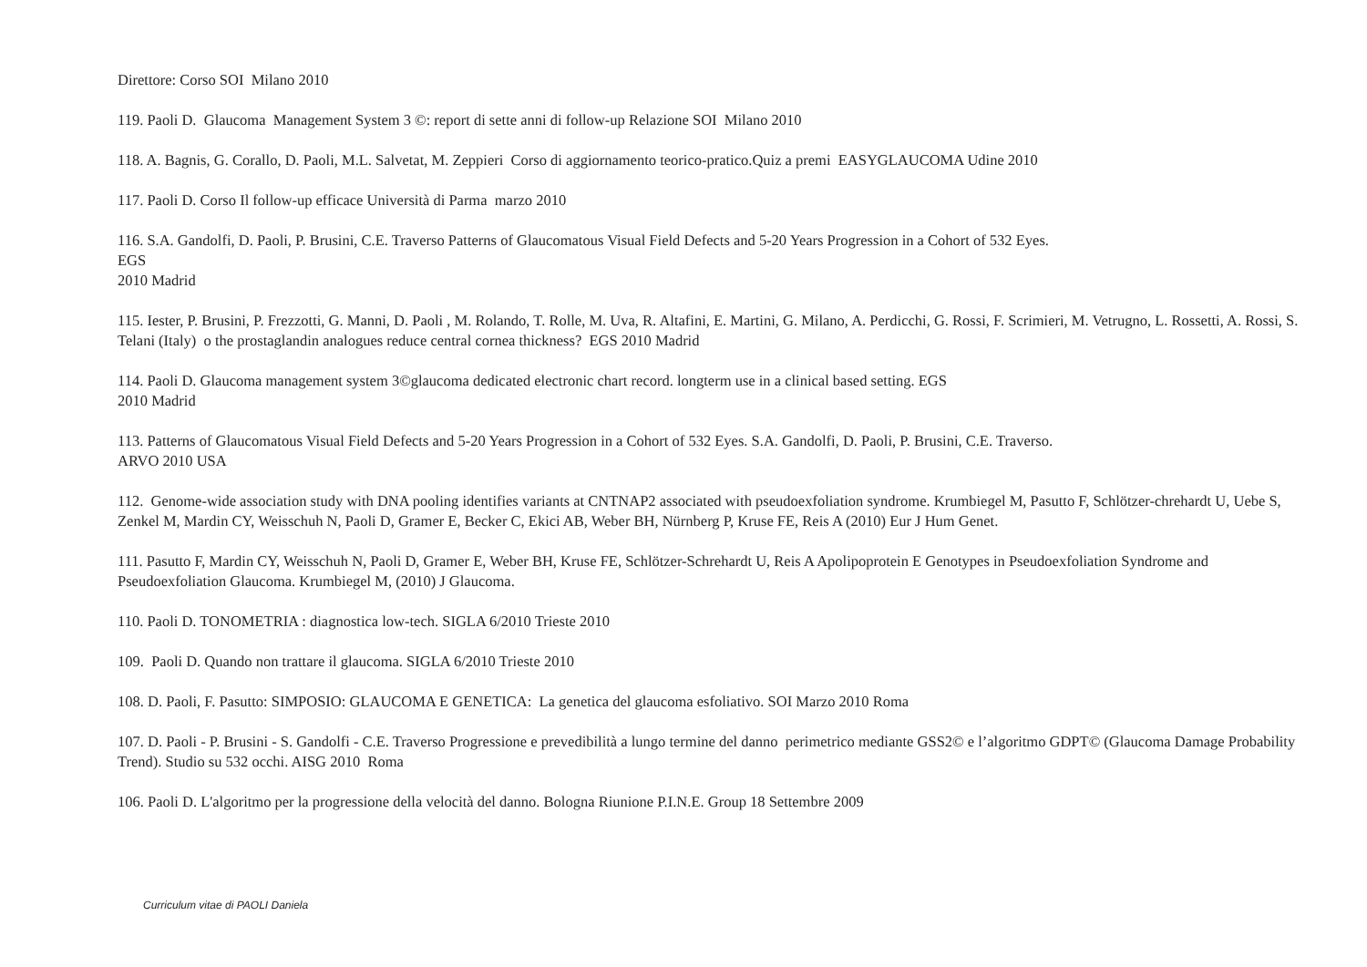Direttore: Corso SOI Milano 2010
119. Paoli D. Glaucoma Management System 3 ©: report di sette anni di follow-up Relazione SOI Milano 2010
118. A. Bagnis, G. Corallo, D. Paoli, M.L. Salvetat, M. Zeppieri Corso di aggiornamento teorico-pratico.Quiz a premi EASYGLAUCOMA Udine 2010
117. Paoli D. Corso Il follow-up efficace Università di Parma marzo 2010
116. S.A. Gandolfi, D. Paoli, P. Brusini, C.E. Traverso Patterns of Glaucomatous Visual Field Defects and 5-20 Years Progression in a Cohort of 532 Eyes.
EGS
2010 Madrid
115. Iester, P. Brusini, P. Frezzotti, G. Manni, D. Paoli , M. Rolando, T. Rolle, M. Uva, R. Altafini, E. Martini, G. Milano, A. Perdicchi, G. Rossi, F. Scrimieri, M. Vetrugno, L. Rossetti, A. Rossi, S. Telani (Italy) o the prostaglandin analogues reduce central cornea thickness? EGS 2010 Madrid
114. Paoli D. Glaucoma management system 3©glaucoma dedicated electronic chart record. longterm use in a clinical based setting. EGS
2010 Madrid
113. Patterns of Glaucomatous Visual Field Defects and 5-20 Years Progression in a Cohort of 532 Eyes. S.A. Gandolfi, D. Paoli, P. Brusini, C.E. Traverso.
ARVO 2010 USA
112. Genome-wide association study with DNA pooling identifies variants at CNTNAP2 associated with pseudoexfoliation syndrome. Krumbiegel M, Pasutto F, Schlötzer-chrehardt U, Uebe S, Zenkel M, Mardin CY, Weisschuh N, Paoli D, Gramer E, Becker C, Ekici AB, Weber BH, Nürnberg P, Kruse FE, Reis A (2010) Eur J Hum Genet.
111. Pasutto F, Mardin CY, Weisschuh N, Paoli D, Gramer E, Weber BH, Kruse FE, Schlötzer-Schrehardt U, Reis A Apolipoprotein E Genotypes in Pseudoexfoliation Syndrome and Pseudoexfoliation Glaucoma. Krumbiegel M, (2010) J Glaucoma.
110. Paoli D. TONOMETRIA : diagnostica low-tech. SIGLA 6/2010 Trieste 2010
109. Paoli D. Quando non trattare il glaucoma. SIGLA 6/2010 Trieste 2010
108. D. Paoli, F. Pasutto: SIMPOSIO: GLAUCOMA E GENETICA: La genetica del glaucoma esfoliativo. SOI Marzo 2010 Roma
107. D. Paoli - P. Brusini - S. Gandolfi - C.E. Traverso Progressione e prevedibilità a lungo termine del danno perimetrico mediante GSS2© e l’algoritmo GDPT© (Glaucoma Damage Probability Trend). Studio su 532 occhi. AISG 2010 Roma
106. Paoli D. L'algoritmo per la progressione della velocità del danno. Bologna Riunione P.I.N.E. Group 18 Settembre 2009
Curriculum vitae di PAOLI Daniela